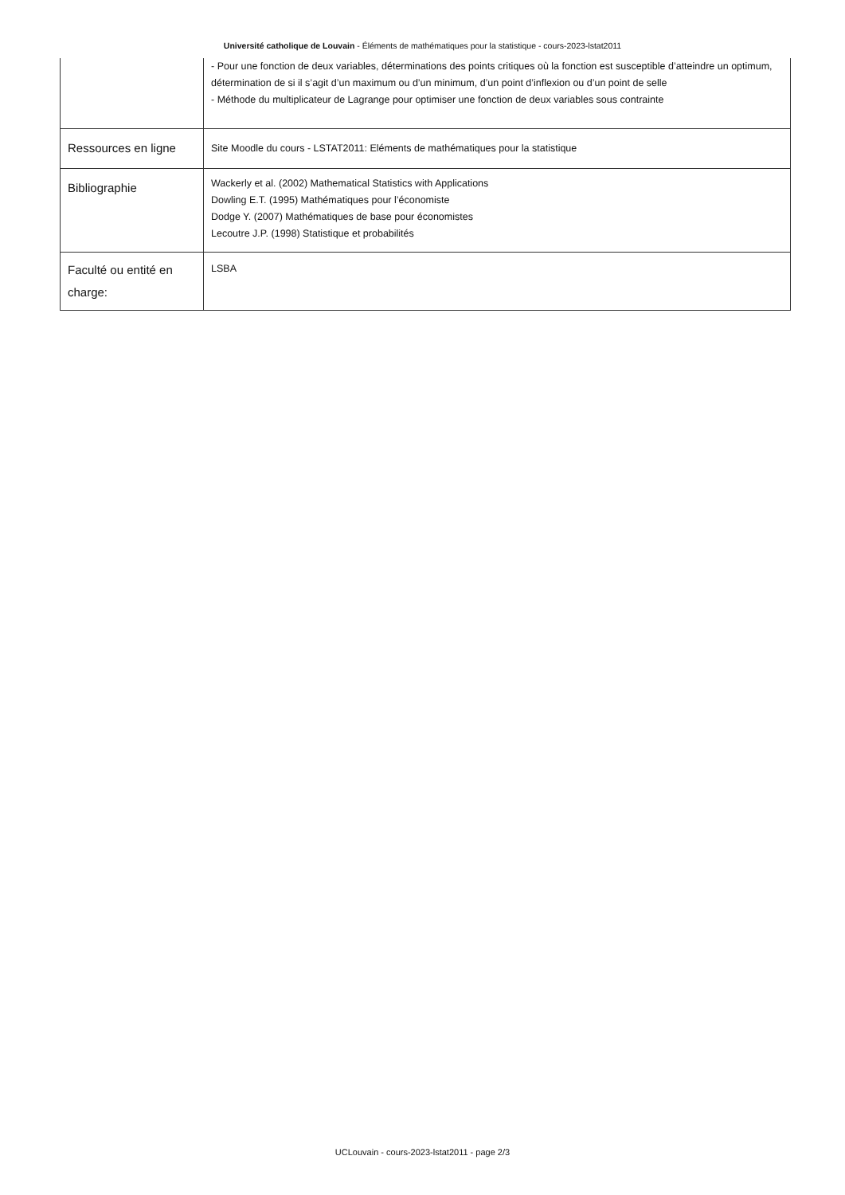Université catholique de Louvain - Éléments de mathématiques pour la statistique - cours-2023-lstat2011
| | - Pour une fonction de deux variables, déterminations des points critiques où la fonction est susceptible d’atteindre un optimum, détermination de si il s’agit d’un maximum ou d’un minimum, d’un point d’inflexion ou d’un point de selle - Méthode du multiplicateur de Lagrange pour optimiser une fonction de deux variables sous contrainte |
| Ressources en ligne | Site Moodle du cours - LSTAT2011: Eléments de mathématiques pour la statistique |
| Bibliographie | Wackerly et al. (2002) Mathematical Statistics with Applications Dowling E.T. (1995) Mathématiques pour l’économiste Dodge Y. (2007) Mathématiques de base pour économistes Lecoutre J.P. (1998) Statistique et probabilités |
| Faculté ou entité en charge: | LSBA |
UCLouvain - cours-2023-lstat2011 - page 2/3